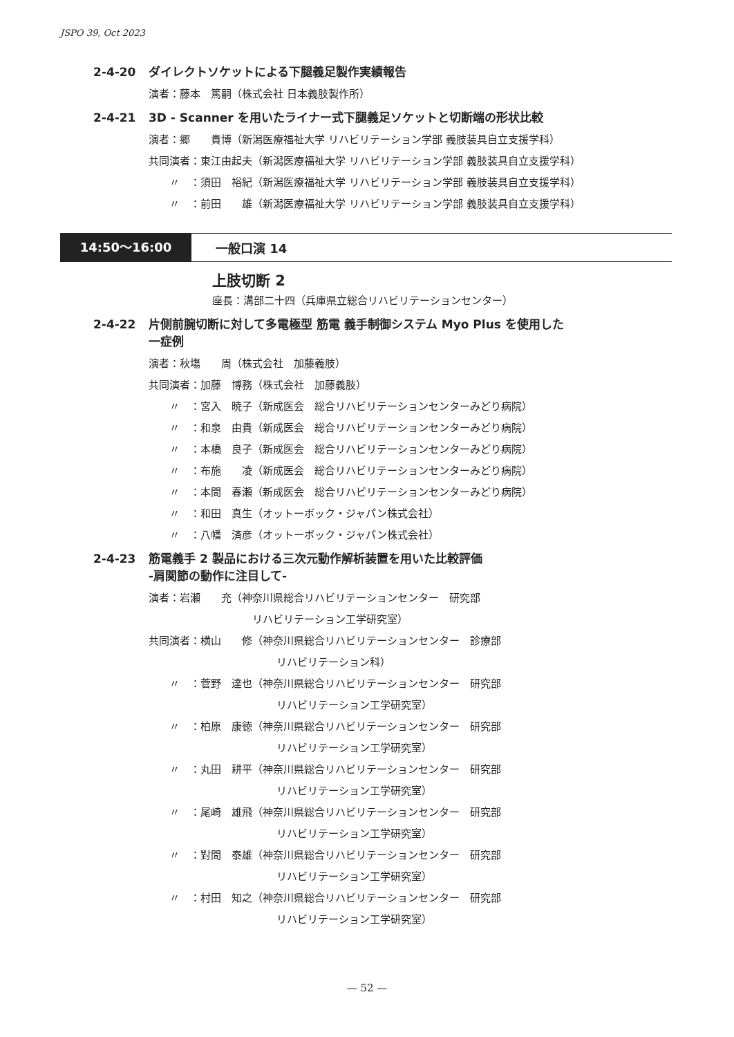JSPO 39, Oct 2023
2-4-20 ダイレクトソケットによる下腿義足製作実績報告
演者：藤本　篤嗣（株式会社 日本義肢製作所）
2-4-21 3D - Scanner を用いたライナー式下腿義足ソケットと切断端の形状比較
演者：郷　　貴博（新潟医療福祉大学 リハビリテーション学部 義肢装具自立支援学科）
共同演者：東江由起夫（新潟医療福祉大学 リハビリテーション学部 義肢装具自立支援学科）
〃　：須田　裕紀（新潟医療福祉大学 リハビリテーション学部 義肢装具自立支援学科）
〃　：前田　　雄（新潟医療福祉大学 リハビリテーション学部 義肢装具自立支援学科）
14:50〜16:00 一般口演 14
上肢切断 2
座長：溝部二十四（兵庫県立総合リハビリテーションセンター）
2-4-22 片側前腕切断に対して多電極型 筋電 義手制御システム Myo Plus を使用した
一症例
演者：秋塲　　周（株式会社　加藤義肢）
共同演者：加藤　博務（株式会社　加藤義肢）
〃　：宮入　暁子（新成医会　総合リハビリテーションセンターみどり病院）
〃　：和泉　由貴（新成医会　総合リハビリテーションセンターみどり病院）
〃　：本橋　良子（新成医会　総合リハビリテーションセンターみどり病院）
〃　：布施　　凌（新成医会　総合リハビリテーションセンターみどり病院）
〃　：本間　春瀬（新成医会　総合リハビリテーションセンターみどり病院）
〃　：和田　真生（オットーボック・ジャパン株式会社）
〃　：八幡　済彦（オットーボック・ジャパン株式会社）
2-4-23 筋電義手 2 製品における三次元動作解析装置を用いた比較評価
-肩関節の動作に注目して-
演者：岩瀬　　充（神奈川県総合リハビリテーションセンター　研究部
リハビリテーション工学研究室）
共同演者：横山　　修（神奈川県総合リハビリテーションセンター　診療部
リハビリテーション科）
〃　：菅野　達也（神奈川県総合リハビリテーションセンター　研究部
リハビリテーション工学研究室）
〃　：柏原　康徳（神奈川県総合リハビリテーションセンター　研究部
リハビリテーション工学研究室）
〃　：丸田　耕平（神奈川県総合リハビリテーションセンター　研究部
リハビリテーション工学研究室）
〃　：尾崎　雄飛（神奈川県総合リハビリテーションセンター　研究部
リハビリテーション工学研究室）
〃　：對間　泰雄（神奈川県総合リハビリテーションセンター　研究部
リハビリテーション工学研究室）
〃　：村田　知之（神奈川県総合リハビリテーションセンター　研究部
リハビリテーション工学研究室）
— 52 —